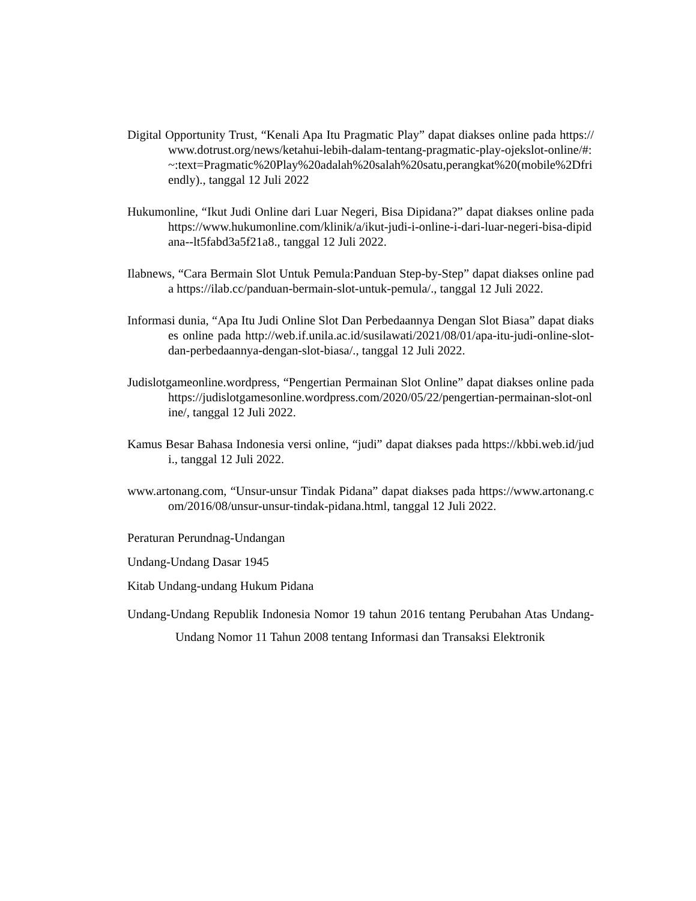Digital Opportunity Trust, “Kenali Apa Itu Pragmatic Play” dapat diakses online pada https://www.dotrust.org/news/ketahui-lebih-dalam-tentang-pragmatic-play-ojekslot-online/#:~:text=Pragmatic%20Play%20adalah%20salah%20satu,perangkat%20(mobile%2Dfriendly)., tanggal 12 Juli 2022
Hukumonline, “Ikut Judi Online dari Luar Negeri, Bisa Dipidana?” dapat diakses online pada https://www.hukumonline.com/klinik/a/ikut-judi-i-online-i-dari-luar-negeri-bisa-dipidana--lt5fabd3a5f21a8., tanggal 12 Juli 2022.
Ilabnews, “Cara Bermain Slot Untuk Pemula:Panduan Step-by-Step” dapat diakses online pada https://ilab.cc/panduan-bermain-slot-untuk-pemula/., tanggal 12 Juli 2022.
Informasi dunia, “Apa Itu Judi Online Slot Dan Perbedaannya Dengan Slot Biasa” dapat diakses online pada http://web.if.unila.ac.id/susilawati/2021/08/01/apa-itu-judi-online-slot-dan-perbedaannya-dengan-slot-biasa/., tanggal 12 Juli 2022.
Judislotgameonline.wordpress, “Pengertian Permainan Slot Online” dapat diakses online pada https://judislotgamesonline.wordpress.com/2020/05/22/pengertian-permainan-slot-online/, tanggal 12 Juli 2022.
Kamus Besar Bahasa Indonesia versi online, “judi” dapat diakses pada https://kbbi.web.id/judi., tanggal 12 Juli 2022.
www.artonang.com, “Unsur-unsur Tindak Pidana” dapat diakses pada https://www.artonang.com/2016/08/unsur-unsur-tindak-pidana.html, tanggal 12 Juli 2022.
Peraturan Perundnag-Undangan
Undang-Undang Dasar 1945
Kitab Undang-undang Hukum Pidana
Undang-Undang Republik Indonesia Nomor 19 tahun 2016 tentang Perubahan Atas Undang-Undang Nomor 11 Tahun 2008 tentang Informasi dan Transaksi Elektronik